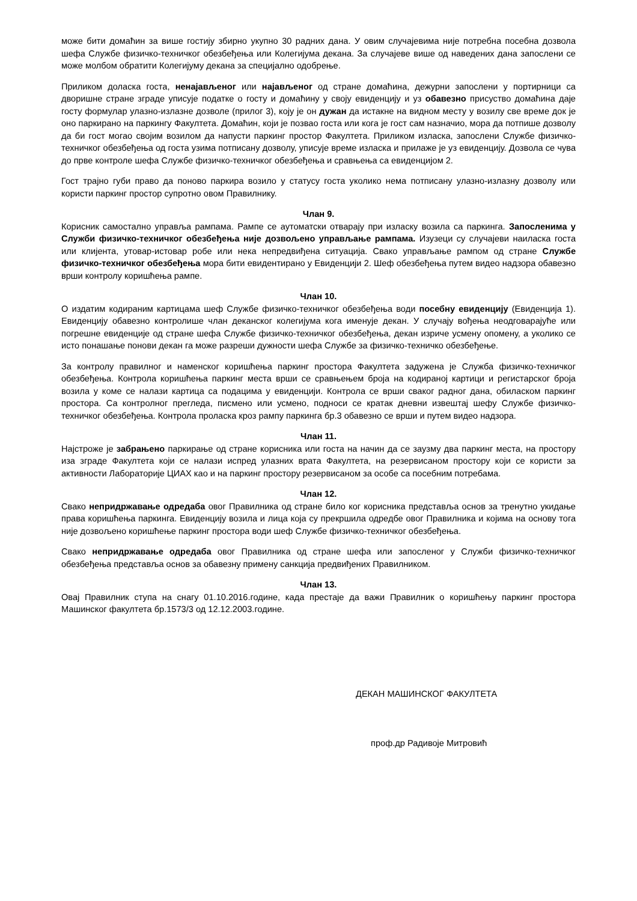може бити домаћин за више гостију збирно укупно 30 радних дана. У овим случајевима није потребна посебна дозвола шефа Службе физичко-техничког обезбеђења или Колегијума декана. За случајеве више од наведених дана запослени се може молбом обратити Колегијуму декана за специјално одобрење.
Приликом доласка госта, ненајављеног или најављеног од стране домаћина, дежурни запослени у портирници са дворишне стране зграде уписује податке о госту и домаћину у своју евиденцију и уз обавезно присуство домаћина даје госту формулар улазно-излазне дозволе (прилог 3), коју је он дужан да истакне на видном месту у возилу све време док је оно паркирано на паркингу Факултета. Домаћин, који је позвао госта или кога је гост сам назначио, мора да потпише дозволу да би гост могао својим возилом да напусти паркинг простор Факултета. Приликом изласка, запослени Службе физичко-техничког обезбеђења од госта узима потписану дозволу, уписује време изласка и прилаже је уз евиденцију. Дозвола се чува до прве контроле шефа Службе физичко-техничког обезбеђења и сравњења са евиденцијом 2.
Гост трајно губи право да поново паркира возило у статусу госта уколико нема потписану улазно-излазну дозволу или користи паркинг простор супротно овом Правилнику.
Члан 9.
Корисник самостално управља рампама. Рампе се аутоматски отварају при изласку возила са паркинга. Запосленима у Служби физичко-техничког обезбеђења није дозвољено управљање рампама. Изузеци су случајеви наиласка госта или клијента, утовар-истовар робе или нека непредвиђена ситуација. Свако управљање рампом од стране Службе физичко-техничког обезбеђења мора бити евидентирано у Евиденцији 2. Шеф обезбеђења путем видео надзора обавезно врши контролу коришћења рампе.
Члан 10.
О издатим кодираним картицама шеф Службе физичко-техничког обезбеђења води посебну евиденцију (Евиденција 1). Евиденцију обавезно контролише члан деканског колегијума кога именује декан. У случају вођења неодговарајуће или погрешне евиденције од стране шефа Службе физичко-техничког обезбеђења, декан изриче усмену опомену, а уколико се исто понашање понови декан га може разреши дужности шефа Службе за физичко-техничко обезбеђење.
За контролу правилног и наменског коришћења паркинг простора Факултета задужена је Служба физичко-техничког обезбеђења. Контрола коришћења паркинг места врши се сравњењем броја на кодираној картици и регистарског броја возила у коме се налази картица са подацима у евиденцији. Контрола се врши сваког радног дана, обиласком паркинг простора. Са контролног прегледа, писмено или усмено, подноси се кратак дневни извештај шефу Службе физичко-техничког обезбеђења. Контрола проласка кроз рампу паркинга бр.3 обавезно се врши и путем видео надзора.
Члан 11.
Најстроже је забрањено паркирање од стране корисника или госта на начин да се заузму два паркинг места, на простору иза зграде Факултета који се налази испред улазних врата Факултета, на резервисаном простору који се користи за активности Лабораторије ЦИАХ као и на паркинг простору резервисаном за особе са посебним потребама.
Члан 12.
Свако непридржавање одредаба овог Правилника од стране било ког корисника представља основ за тренутно укидање права коришћења паркинга. Евиденцију возила и лица која су прекршила одредбе овог Правилника и којима на основу тога није дозвољено коришћење паркинг простора води шеф Службе физичко-техничког обезбеђења.
Свако непридржавање одредаба овог Правилника од стране шефа или запосленог у Служби физичко-техничког обезбеђења представља основ за обавезну примену санкција предвиђених Правилником.
Члан 13.
Овај Правилник ступа на снагу 01.10.2016.године, када престаје да важи Правилник о коришћењу паркинг простора Машинског факултета бр.1573/3 од 12.12.2003.године.
ДЕКАН МАШИНСКОГ ФАКУЛТЕТА
проф.др Радивоје Митровић